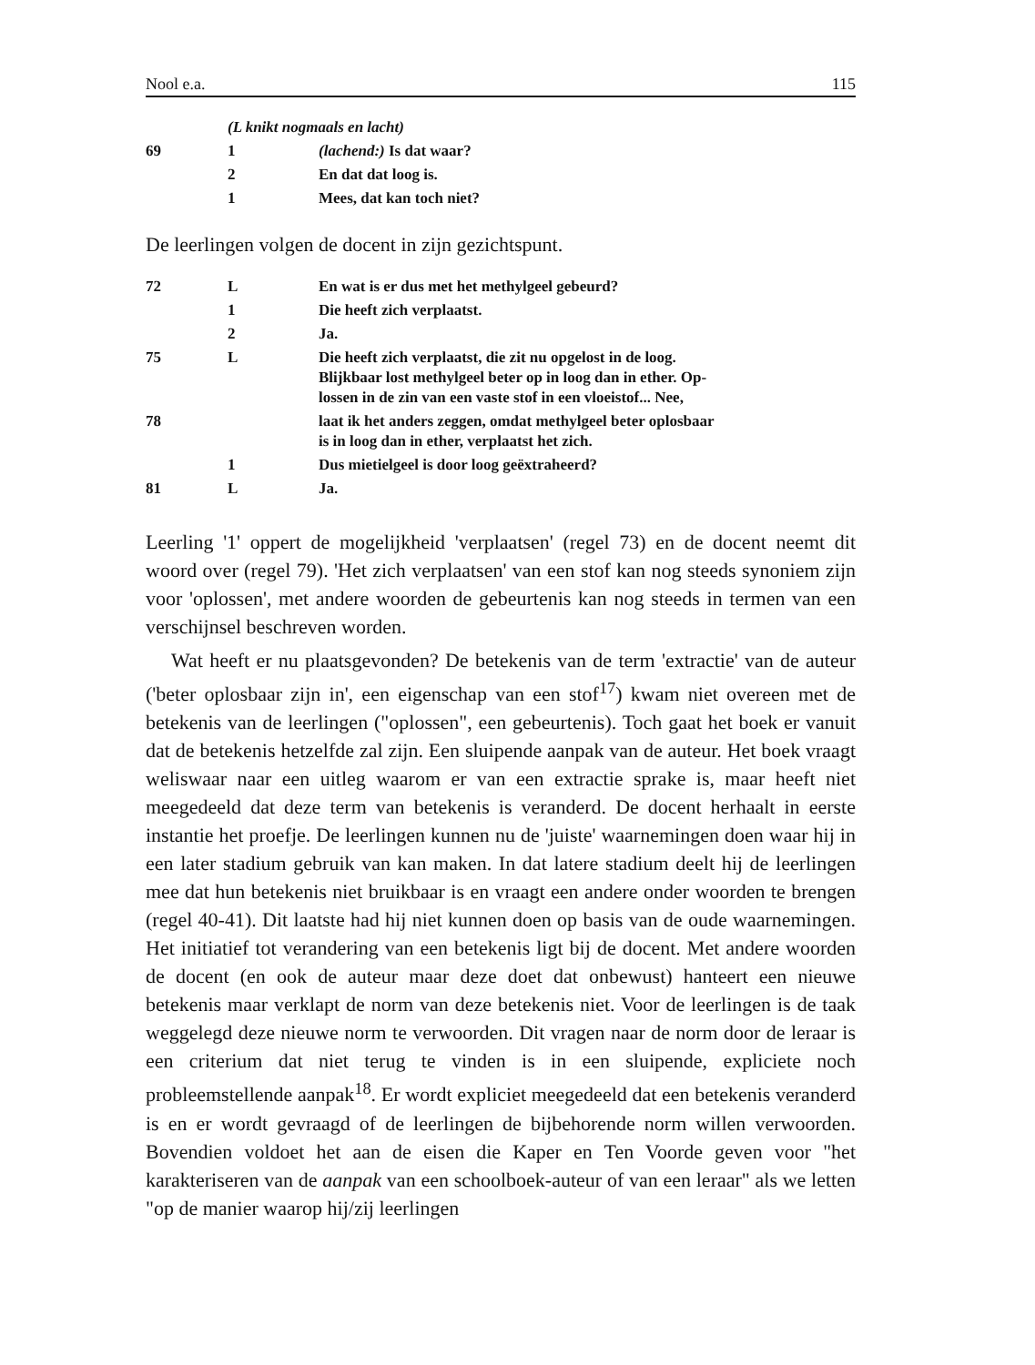Nool e.a. 115
| | (L knikt nogmaals en lacht) | |
| 69 | 1 | (lachend:) Is dat waar? |
| | 2 | En dat dat loog is. |
| | 1 | Mees, dat kan toch niet? |
De leerlingen volgen de docent in zijn gezichtspunt.
| 72 | L | En wat is er dus met het methylgeel gebeurd? |
| | 1 | Die heeft zich verplaatst. |
| | 2 | Ja. |
| 75 | L | Die heeft zich verplaatst, die zit nu opgelost in de loog. Blijkbaar lost methylgeel beter op in loog dan in ether. Op- lossen in de zin van een vaste stof in een vloeistof... Nee, |
| 78 | | laat ik het anders zeggen, omdat methylgeel beter oplosbaar is in loog dan in ether, verplaatst het zich. |
| | 1 | Dus mietielgeel is door loog geëxtraheerd? |
| 81 | L | Ja. |
Leerling '1' oppert de mogelijkheid 'verplaatsen' (regel 73) en de docent neemt dit woord over (regel 79). 'Het zich verplaatsen' van een stof kan nog steeds synoniem zijn voor 'oplossen', met andere woorden de gebeurtenis kan nog steeds in termen van een verschijnsel beschreven worden.
Wat heeft er nu plaatsgevonden? De betekenis van de term 'extractie' van de auteur ('beter oplosbaar zijn in', een eigenschap van een stof<sup>17</sup>) kwam niet overeen met de betekenis van de leerlingen ("oplossen", een gebeurtenis). Toch gaat het boek er vanuit dat de betekenis hetzelfde zal zijn. Een sluipende aanpak van de auteur. Het boek vraagt weliswaar naar een uitleg waarom er van een extractie sprake is, maar heeft niet meegedeeld dat deze term van betekenis is veranderd. De docent herhaalt in eerste instantie het proefje. De leerlingen kunnen nu de 'juiste' waarnemingen doen waar hij in een later stadium gebruik van kan maken. In dat latere stadium deelt hij de leerlingen mee dat hun betekenis niet bruikbaar is en vraagt een andere onder woorden te brengen (regel 40-41). Dit laatste had hij niet kunnen doen op basis van de oude waarnemingen. Het initiatief tot verandering van een betekenis ligt bij de docent. Met andere woorden de docent (en ook de auteur maar deze doet dat onbewust) hanteert een nieuwe betekenis maar verklapt de norm van deze betekenis niet. Voor de leerlingen is de taak weggelegd deze nieuwe norm te verwoorden. Dit vragen naar de norm door de leraar is een criterium dat niet terug te vinden is in een sluipende, expliciete noch probleemstellende aanpak<sup>18</sup>. Er wordt expliciet meegedeeld dat een betekenis veranderd is en er wordt gevraagd of de leerlingen de bijbehorende norm willen verwoorden. Bovendien voldoet het aan de eisen die Kaper en Ten Voorde geven voor "het karakteriseren van de aanpak van een schoolboek-auteur of van een leraar" als we letten "op de manier waarop hij/zij leerlingen